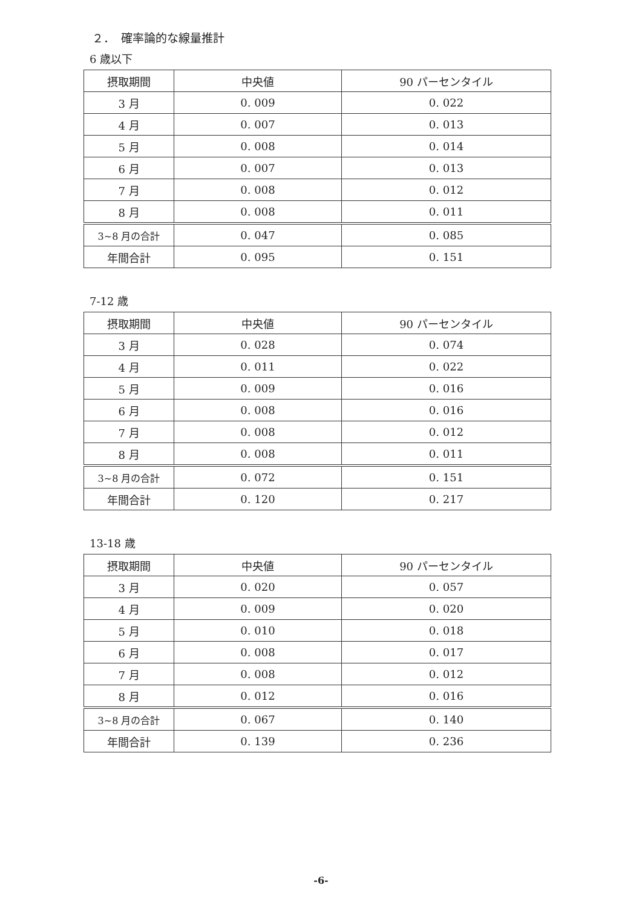２．　確率論的な線量推計
6 歳以下
| 摂取期間 | 中央値 | 90 パーセンタイル |
| --- | --- | --- |
| 3 月 | 0. 009 | 0. 022 |
| 4 月 | 0. 007 | 0. 013 |
| 5 月 | 0. 008 | 0. 014 |
| 6 月 | 0. 007 | 0. 013 |
| 7 月 | 0. 008 | 0. 012 |
| 8 月 | 0. 008 | 0. 011 |
| 3~8 月の合計 | 0. 047 | 0. 085 |
| 年間合計 | 0. 095 | 0. 151 |
7-12 歳
| 摂取期間 | 中央値 | 90 パーセンタイル |
| --- | --- | --- |
| 3 月 | 0. 028 | 0. 074 |
| 4 月 | 0. 011 | 0. 022 |
| 5 月 | 0. 009 | 0. 016 |
| 6 月 | 0. 008 | 0. 016 |
| 7 月 | 0. 008 | 0. 012 |
| 8 月 | 0. 008 | 0. 011 |
| 3~8 月の合計 | 0. 072 | 0. 151 |
| 年間合計 | 0. 120 | 0. 217 |
13-18 歳
| 摂取期間 | 中央値 | 90 パーセンタイル |
| --- | --- | --- |
| 3 月 | 0. 020 | 0. 057 |
| 4 月 | 0. 009 | 0. 020 |
| 5 月 | 0. 010 | 0. 018 |
| 6 月 | 0. 008 | 0. 017 |
| 7 月 | 0. 008 | 0. 012 |
| 8 月 | 0. 012 | 0. 016 |
| 3~8 月の合計 | 0. 067 | 0. 140 |
| 年間合計 | 0. 139 | 0. 236 |
-6-